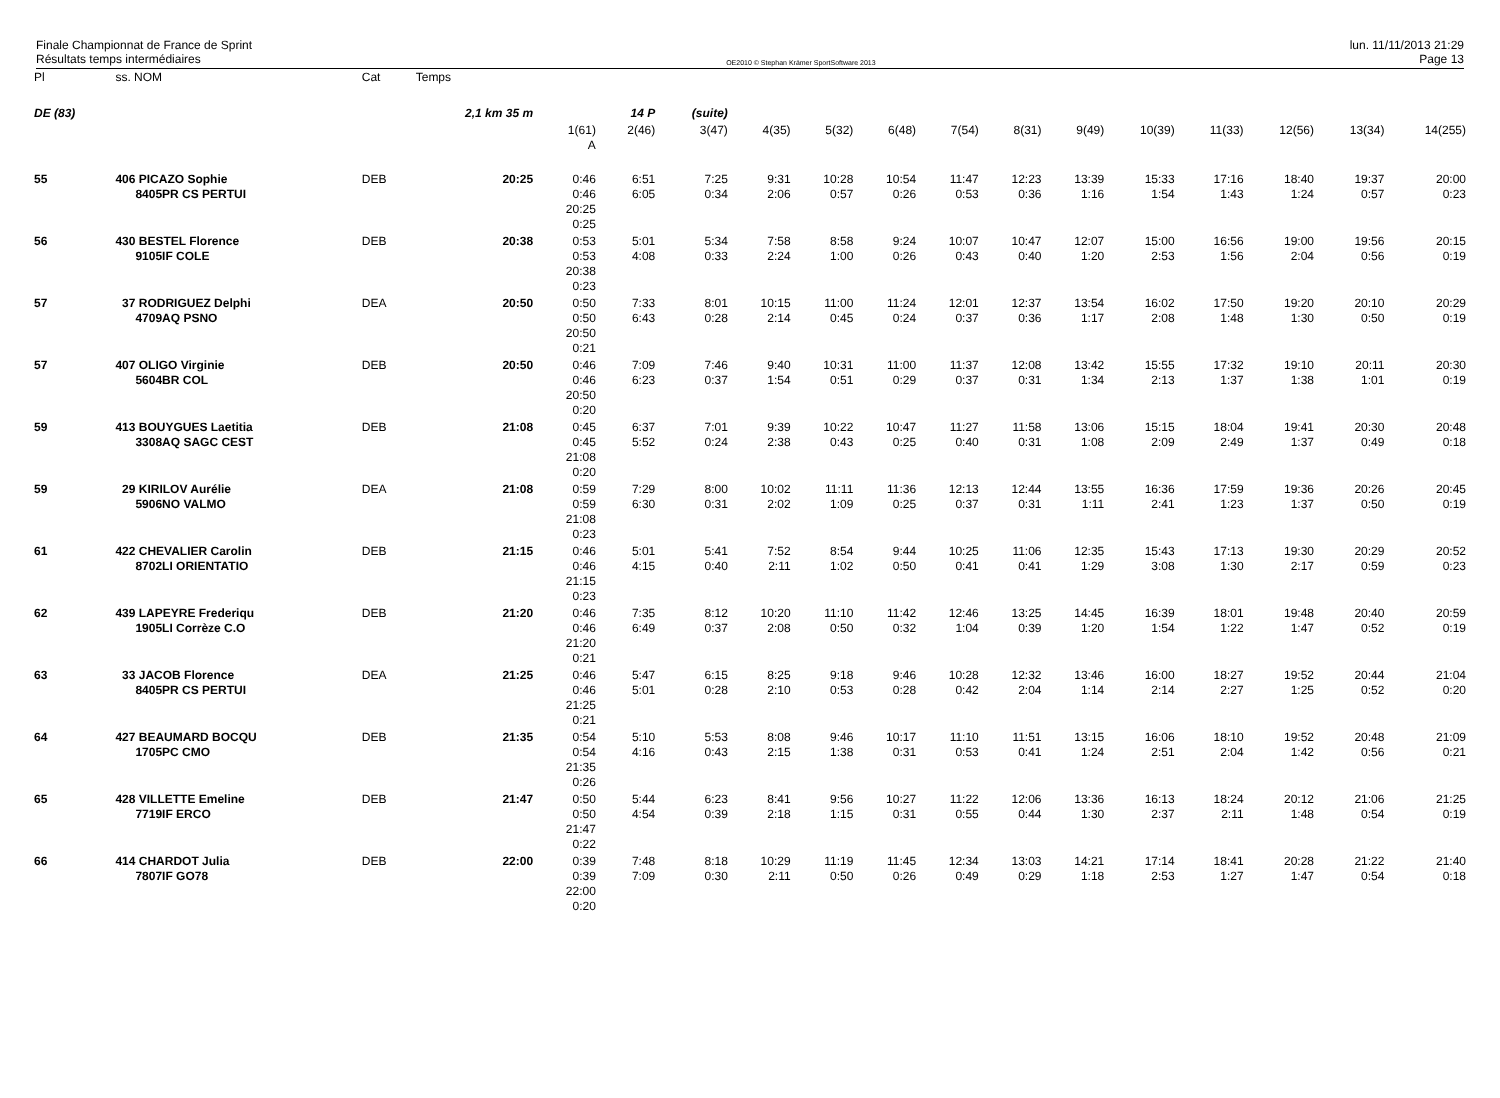Finale Championnat de France de Sprint
Résultats temps intermédiaires
OE2010 © Stephan Krämer SportSoftware 2013
lun. 11/11/2013 21:29
Page 13
| Pl | ss. NOM | Cat | Temps | | | | | | | | | | | | | | |
| --- | --- | --- | --- | --- | --- | --- | --- | --- | --- | --- | --- | --- | --- | --- | --- | --- | --- |
| DE (83) | | | 2,1 km 35 m | | 14 P | (suite) | | | | | | | | | | | |
| | | | | 1(61) A | 2(46) | 3(47) | 4(35) | 5(32) | 6(48) | 7(54) | 8(31) | 9(49) | 10(39) | 11(33) | 12(56) | 13(34) | 14(255) |
| 55 | 406 PICAZO Sophie 8405PR CS PERTUI | DEB | 20:25 | 0:46 0:46 20:25 0:25 | 6:51 6:05 | 7:25 0:34 | 9:31 2:06 | 10:28 0:57 | 10:54 0:26 | 11:47 0:53 | 12:23 0:36 | 13:39 1:16 | 15:33 1:54 | 17:16 1:43 | 18:40 1:24 | 19:37 0:57 | 20:00 0:23 |
| 56 | 430 BESTEL Florence 9105IF COLE | DEB | 20:38 | 0:53 0:53 20:38 0:23 | 5:01 4:08 | 5:34 0:33 | 7:58 2:24 | 8:58 1:00 | 9:24 0:26 | 10:07 0:43 | 10:47 0:40 | 12:07 1:20 | 15:00 2:53 | 16:56 1:56 | 19:00 2:04 | 19:56 0:56 | 20:15 0:19 |
| 57 | 37 RODRIGUEZ Delphi 4709AQ PSNO | DEA | 20:50 | 0:50 0:50 20:50 0:21 | 7:33 6:43 | 8:01 0:28 | 10:15 2:14 | 11:00 0:45 | 11:24 0:24 | 12:01 0:37 | 12:37 0:36 | 13:54 1:17 | 16:02 2:08 | 17:50 1:48 | 19:20 1:30 | 20:10 0:50 | 20:29 0:19 |
| 57 | 407 OLIGO Virginie 5604BR COL | DEB | 20:50 | 0:46 0:46 20:50 0:20 | 7:09 6:23 | 7:46 0:37 | 9:40 1:54 | 10:31 0:51 | 11:00 0:29 | 11:37 0:37 | 12:08 0:31 | 13:42 1:34 | 15:55 2:13 | 17:32 1:37 | 19:10 1:38 | 20:11 1:01 | 20:30 0:19 |
| 59 | 413 BOUYGUES Laetitia 3308AQ SAGC CEST | DEB | 21:08 | 0:45 0:45 21:08 0:20 | 6:37 5:52 | 7:01 0:24 | 9:39 2:38 | 10:22 0:43 | 10:47 0:25 | 11:27 0:40 | 11:58 0:31 | 13:06 1:08 | 15:15 2:09 | 18:04 2:49 | 19:41 1:37 | 20:30 0:49 | 20:48 0:18 |
| 59 | 29 KIRILOV Aurélie 5906NO VALMO | DEA | 21:08 | 0:59 0:59 21:08 0:23 | 7:29 6:30 | 8:00 0:31 | 10:02 2:02 | 11:11 1:09 | 11:36 0:25 | 12:13 0:37 | 12:44 0:31 | 13:55 1:11 | 16:36 2:41 | 17:59 1:23 | 19:36 1:37 | 20:26 0:50 | 20:45 0:19 |
| 61 | 422 CHEVALIER Carolin 8702LI ORIENTATIO | DEB | 21:15 | 0:46 0:46 21:15 0:23 | 5:01 4:15 | 5:41 0:40 | 7:52 2:11 | 8:54 1:02 | 9:44 0:50 | 10:25 0:41 | 11:06 0:41 | 12:35 1:29 | 15:43 3:08 | 17:13 1:30 | 19:30 2:17 | 20:29 0:59 | 20:52 0:23 |
| 62 | 439 LAPEYRE Frederiqu 1905LI Corrèze C.O | DEB | 21:20 | 0:46 0:46 21:20 0:21 | 7:35 6:49 | 8:12 0:37 | 10:20 2:08 | 11:10 0:50 | 11:42 0:32 | 12:46 1:04 | 13:25 0:39 | 14:45 1:20 | 16:39 1:54 | 18:01 1:22 | 19:48 1:47 | 20:40 0:52 | 20:59 0:19 |
| 63 | 33 JACOB Florence 8405PR CS PERTUI | DEA | 21:25 | 0:46 0:46 21:25 0:21 | 5:47 5:01 | 6:15 0:28 | 8:25 2:10 | 9:18 0:53 | 9:46 0:28 | 10:28 0:42 | 12:32 2:04 | 13:46 1:14 | 16:00 2:14 | 18:27 2:27 | 19:52 1:25 | 20:44 0:52 | 21:04 0:20 |
| 64 | 427 BEAUMARD BOCQU 1705PC CMO | DEB | 21:35 | 0:54 0:54 21:35 0:26 | 5:10 4:16 | 5:53 0:43 | 8:08 2:15 | 9:46 1:38 | 10:17 0:31 | 11:10 0:53 | 11:51 0:41 | 13:15 1:24 | 16:06 2:51 | 18:10 2:04 | 19:52 1:42 | 20:48 0:56 | 21:09 0:21 |
| 65 | 428 VILLETTE Emeline 7719IF ERCO | DEB | 21:47 | 0:50 0:50 21:47 0:22 | 5:44 4:54 | 6:23 0:39 | 8:41 2:18 | 9:56 1:15 | 10:27 0:31 | 11:22 0:55 | 12:06 0:44 | 13:36 1:30 | 16:13 2:37 | 18:24 2:11 | 20:12 1:48 | 21:06 0:54 | 21:25 0:19 |
| 66 | 414 CHARDOT Julia 7807IF GO78 | DEB | 22:00 | 0:39 0:39 22:00 0:20 | 7:48 7:09 | 8:18 0:30 | 10:29 2:11 | 11:19 0:50 | 11:45 0:26 | 12:34 0:49 | 13:03 0:29 | 14:21 1:18 | 17:14 2:53 | 18:41 1:27 | 20:28 1:47 | 21:22 0:54 | 21:40 0:18 |